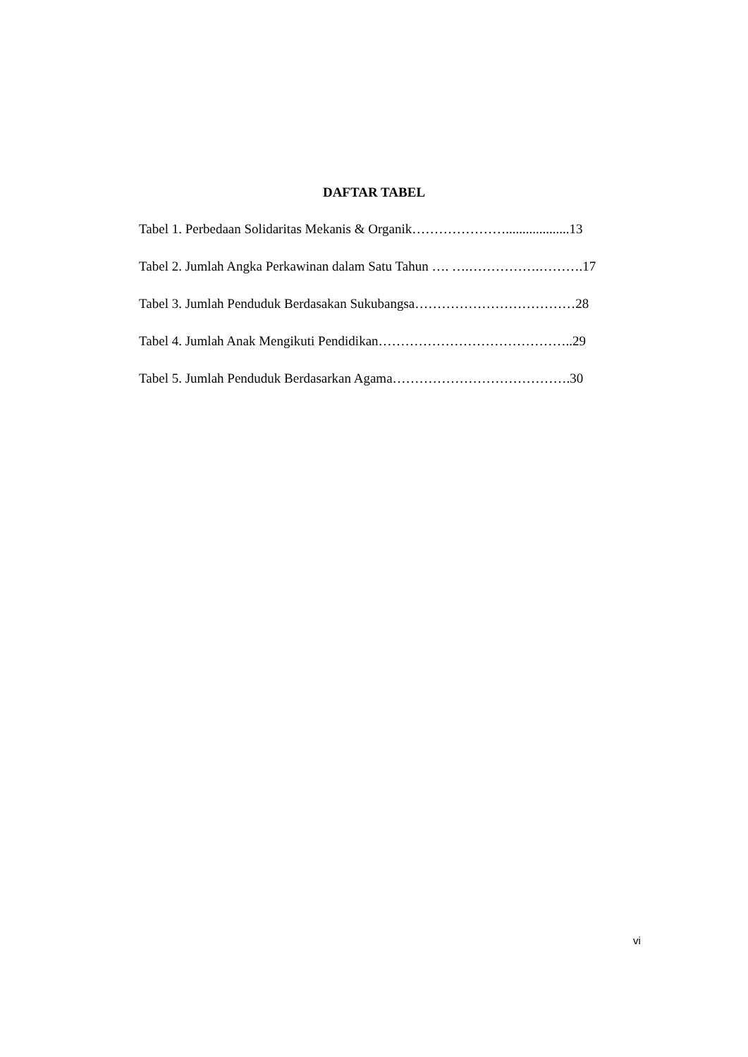DAFTAR TABEL
Tabel 1. Perbedaan Solidaritas Mekanis & Organik…………………...................13
Tabel 2. Jumlah Angka Perkawinan dalam Satu Tahun …. ….…………….……….17
Tabel 3. Jumlah Penduduk Berdasakan Sukubangsa………………………………28
Tabel 4. Jumlah Anak Mengikuti Pendidikan……………………………………..29
Tabel 5. Jumlah Penduduk Berdasarkan Agama………………………………….30
vi